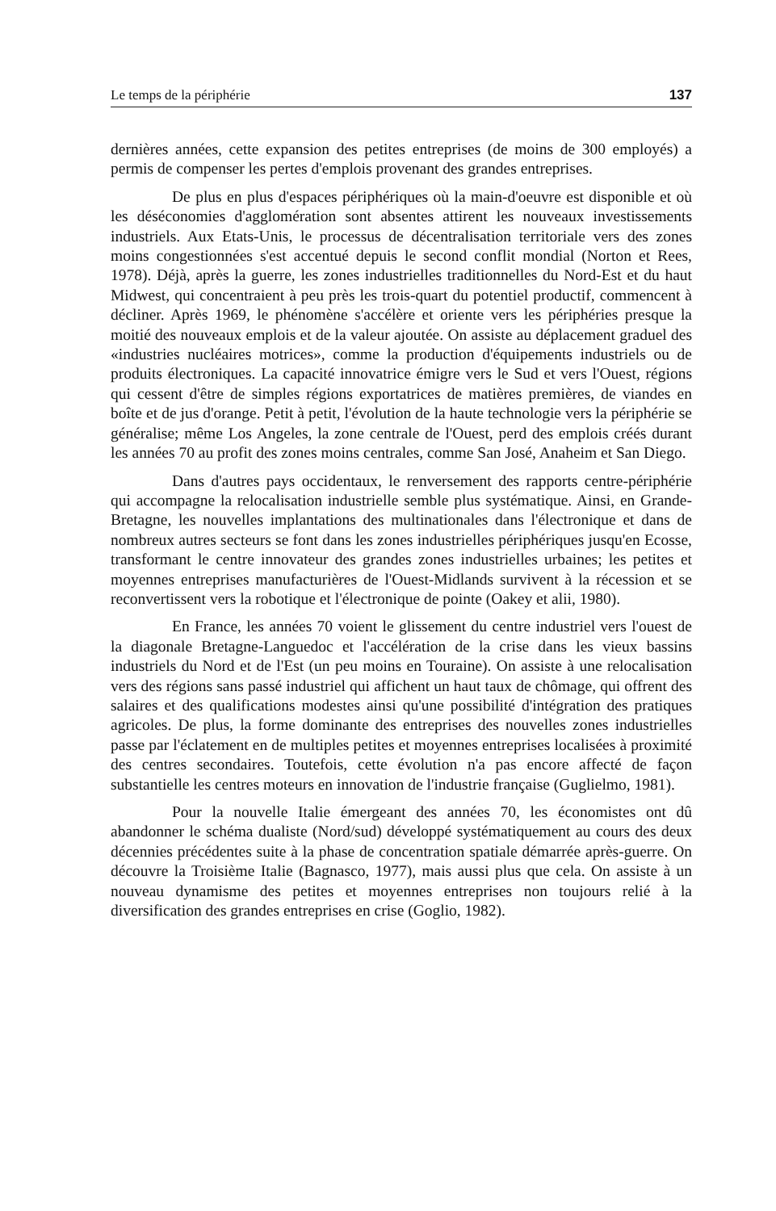Le temps de la périphérie 137
dernières années, cette expansion des petites entreprises (de moins de 300 employés) a permis de compenser les pertes d'emplois provenant des grandes entreprises.
De plus en plus d'espaces périphériques où la main-d'oeuvre est disponible et où les déséconomies d'agglomération sont absentes attirent les nouveaux investissements industriels. Aux Etats-Unis, le processus de décentralisation territoriale vers des zones moins congestionnées s'est accentué depuis le second conflit mondial (Norton et Rees, 1978). Déjà, après la guerre, les zones industrielles traditionnelles du Nord-Est et du haut Midwest, qui concentraient à peu près les trois-quart du potentiel productif, commencent à décliner. Après 1969, le phénomène s'accélère et oriente vers les périphéries presque la moitié des nouveaux emplois et de la valeur ajoutée. On assiste au déplacement graduel des «industries nucléaires motrices», comme la production d'équipements industriels ou de produits électroniques. La capacité innovatrice émigre vers le Sud et vers l'Ouest, régions qui cessent d'être de simples régions exportatrices de matières premières, de viandes en boîte et de jus d'orange. Petit à petit, l'évolution de la haute technologie vers la périphérie se généralise; même Los Angeles, la zone centrale de l'Ouest, perd des emplois créés durant les années 70 au profit des zones moins centrales, comme San José, Anaheim et San Diego.
Dans d'autres pays occidentaux, le renversement des rapports centre-périphérie qui accompagne la relocalisation industrielle semble plus systématique. Ainsi, en Grande-Bretagne, les nouvelles implantations des multinationales dans l'électronique et dans de nombreux autres secteurs se font dans les zones industrielles périphériques jusqu'en Ecosse, transformant le centre innovateur des grandes zones industrielles urbaines; les petites et moyennes entreprises manufacturières de l'Ouest-Midlands survivent à la récession et se reconvertissent vers la robotique et l'électronique de pointe (Oakey et alii, 1980).
En France, les années 70 voient le glissement du centre industriel vers l'ouest de la diagonale Bretagne-Languedoc et l'accélération de la crise dans les vieux bassins industriels du Nord et de l'Est (un peu moins en Touraine). On assiste à une relocalisation vers des régions sans passé industriel qui affichent un haut taux de chômage, qui offrent des salaires et des qualifications modestes ainsi qu'une possibilité d'intégration des pratiques agricoles. De plus, la forme dominante des entreprises des nouvelles zones industrielles passe par l'éclatement en de multiples petites et moyennes entreprises localisées à proximité des centres secondaires. Toutefois, cette évolution n'a pas encore affecté de façon substantielle les centres moteurs en innovation de l'industrie française (Guglielmo, 1981).
Pour la nouvelle Italie émergeant des années 70, les économistes ont dû abandonner le schéma dualiste (Nord/sud) développé systématiquement au cours des deux décennies précédentes suite à la phase de concentration spatiale démarrée après-guerre. On découvre la Troisième Italie (Bagnasco, 1977), mais aussi plus que cela. On assiste à un nouveau dynamisme des petites et moyennes entreprises non toujours relié à la diversification des grandes entreprises en crise (Goglio, 1982).